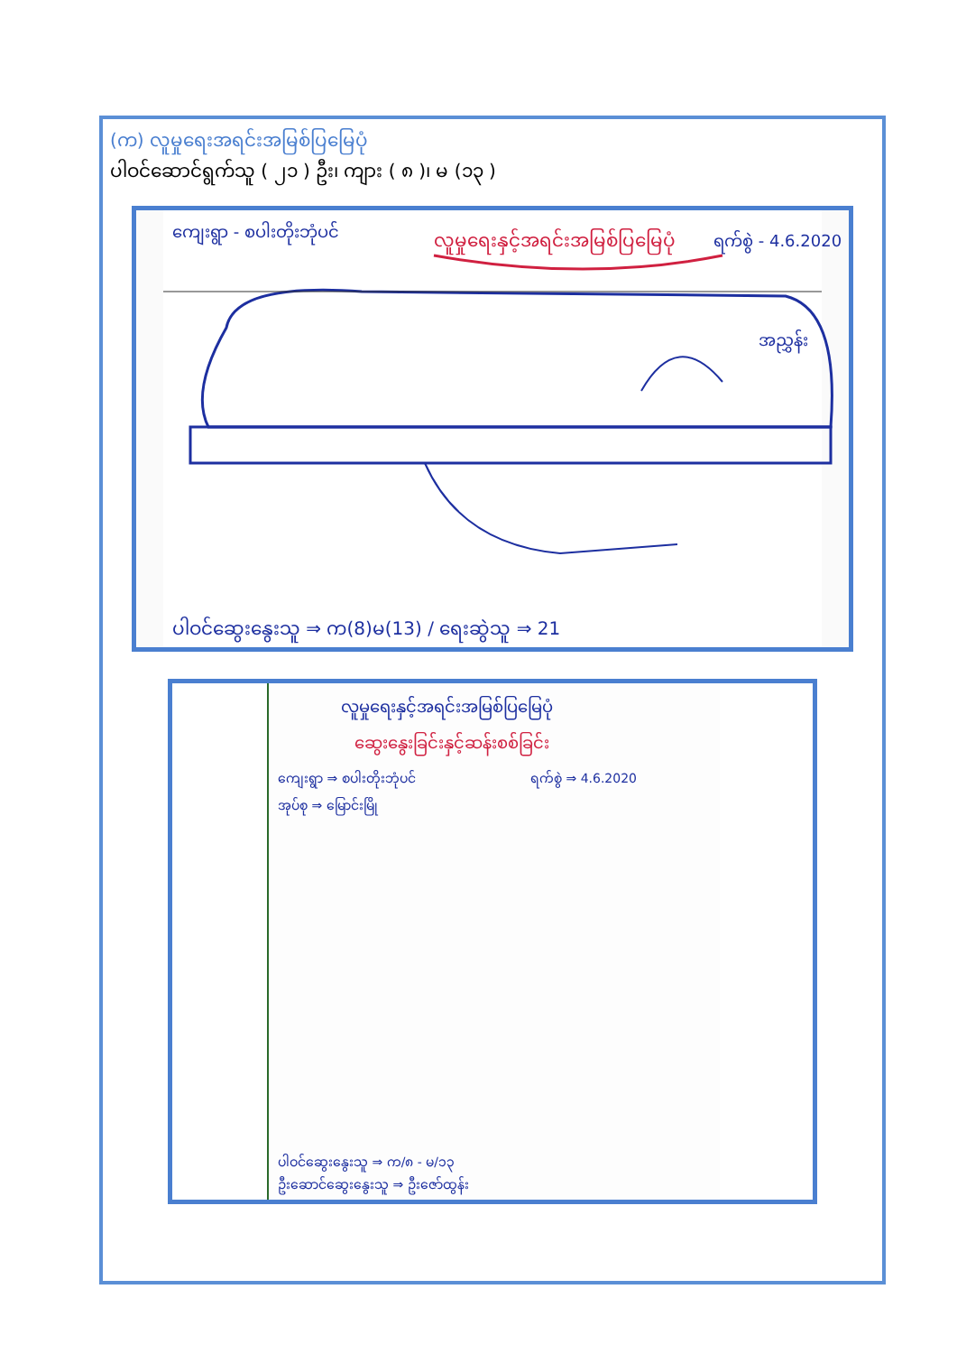(က) လူမှုရေးအရင်းအမြစ်ပြမြေပုံ
ပါဝင်ဆောင်ရွက်သူ ( ၂၁ ) ဦး၊ ကျား ( ၈ )၊ မ (၁၃ )
ကျေးရွာ - စပါးတိုးဘုံပင်
လူမှုရေးနှင့်အရင်းအမြစ်ပြမြေပုံ
ရက်စွဲ - 4.6.2020
ပါဝင်ဆွေးနွေးသူ ⇒ က(8)မ(13) / ရေးဆွဲသူ ⇒ 21
အညွှန်း
လူမှုရေးနှင့်အရင်းအမြစ်ပြမြေပုံ
ဆွေးနွေးခြင်းနှင့်ဆန်းစစ်ခြင်း
ကျေးရွာ ⇒ စပါးတိုးဘုံပင်
ရက်စွဲ ⇒ 4.6.2020
အုပ်စု ⇒ မြောင်းမြို
ပါဝင်ဆွေးနွေးသူ ⇒ က/၈ - မ/၁၃
ဦးဆောင်ဆွေးနွေးသူ ⇒ ဦးဇော်ထွန်း